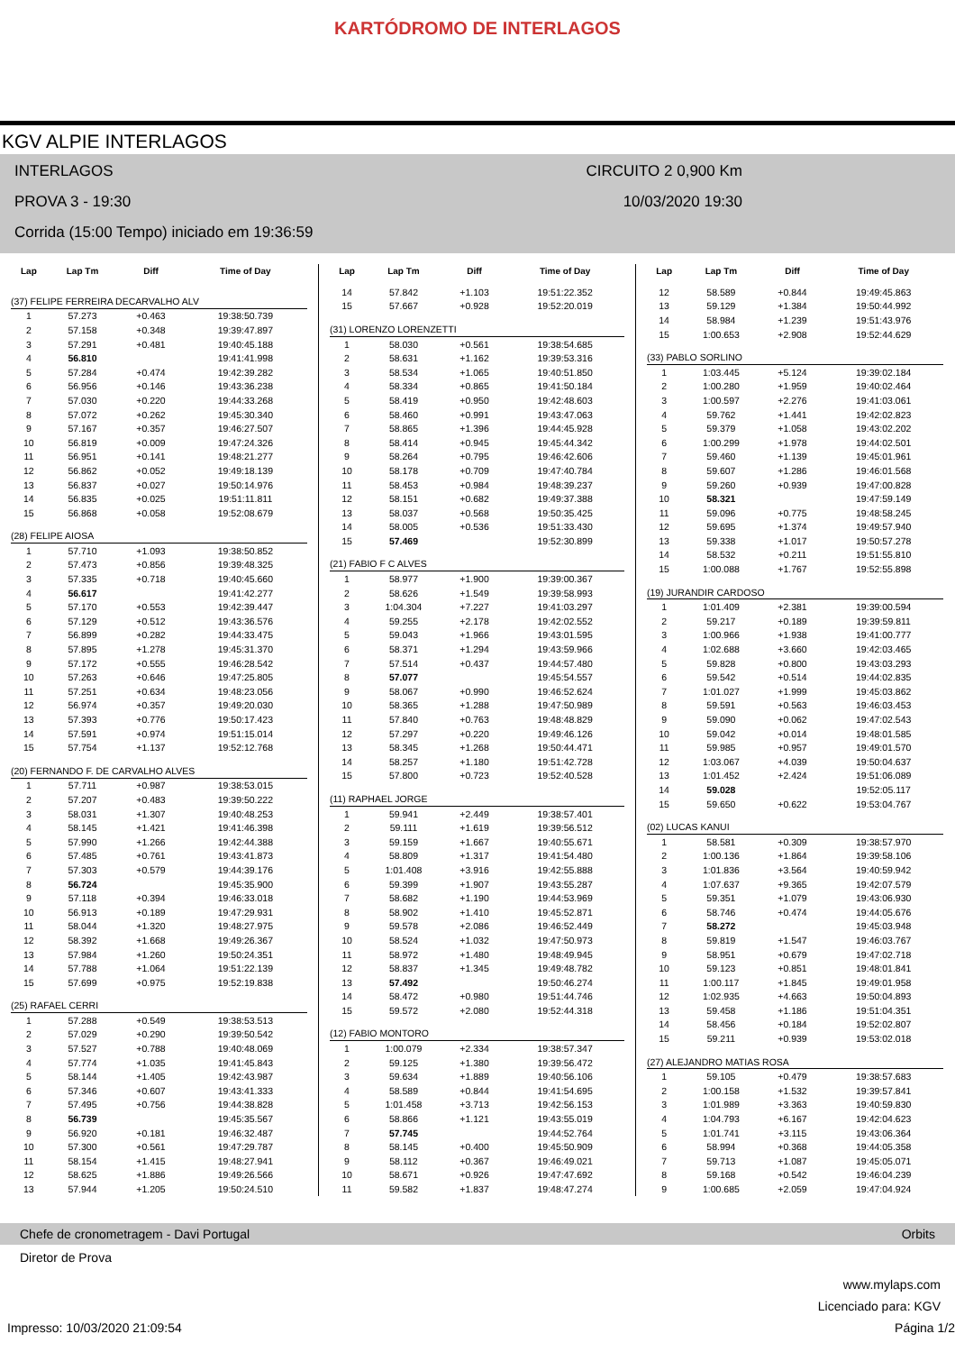KARTÓDROMO DE INTERLAGOS
KGV ALPIE INTERLAGOS
INTERLAGOS CIRCUITO 2 0,900 Km
PROVA 3 - 19:30 10/03/2020 19:30
Corrida (15:00 Tempo) iniciado em 19:36:59
| Lap | Lap Tm | Diff | Time of Day |
| --- | --- | --- | --- |
| (37) FELIPE FERREIRA DECARVALHO ALV | | | |
| 1 | 57.273 | +0.463 | 19:38:50.739 |
| 2 | 57.158 | +0.348 | 19:39:47.897 |
| 3 | 57.291 | +0.481 | 19:40:45.188 |
| 4 | 56.810 | | 19:41:41.998 |
| 5 | 57.284 | +0.474 | 19:42:39.282 |
| 6 | 56.956 | +0.146 | 19:43:36.238 |
| 7 | 57.030 | +0.220 | 19:44:33.268 |
| 8 | 57.072 | +0.262 | 19:45:30.340 |
| 9 | 57.167 | +0.357 | 19:46:27.507 |
| 10 | 56.819 | +0.009 | 19:47:24.326 |
| 11 | 56.951 | +0.141 | 19:48:21.277 |
| 12 | 56.862 | +0.052 | 19:49:18.139 |
| 13 | 56.837 | +0.027 | 19:50:14.976 |
| 14 | 56.835 | +0.025 | 19:51:11.811 |
| 15 | 56.868 | +0.058 | 19:52:08.679 |
| (28) FELIPE AIOSA | | | |
| 1 | 57.710 | +1.093 | 19:38:50.852 |
| 2 | 57.473 | +0.856 | 19:39:48.325 |
| 3 | 57.335 | +0.718 | 19:40:45.660 |
| 4 | 56.617 | | 19:41:42.277 |
| 5 | 57.170 | +0.553 | 19:42:39.447 |
| 6 | 57.129 | +0.512 | 19:43:36.576 |
| 7 | 56.899 | +0.282 | 19:44:33.475 |
| 8 | 57.895 | +1.278 | 19:45:31.370 |
| 9 | 57.172 | +0.555 | 19:46:28.542 |
| 10 | 57.263 | +0.646 | 19:47:25.805 |
| 11 | 57.251 | +0.634 | 19:48:23.056 |
| 12 | 56.974 | +0.357 | 19:49:20.030 |
| 13 | 57.393 | +0.776 | 19:50:17.423 |
| 14 | 57.591 | +0.974 | 19:51:15.014 |
| 15 | 57.754 | +1.137 | 19:52:12.768 |
| (20) FERNANDO F. DE CARVALHO ALVES | | | |
| 1 | 57.711 | +0.987 | 19:38:53.015 |
| 2 | 57.207 | +0.483 | 19:39:50.222 |
| 3 | 58.031 | +1.307 | 19:40:48.253 |
| 4 | 58.145 | +1.421 | 19:41:46.398 |
| 5 | 57.990 | +1.266 | 19:42:44.388 |
| 6 | 57.485 | +0.761 | 19:43:41.873 |
| 7 | 57.303 | +0.579 | 19:44:39.176 |
| 8 | 56.724 | | 19:45:35.900 |
| 9 | 57.118 | +0.394 | 19:46:33.018 |
| 10 | 56.913 | +0.189 | 19:47:29.931 |
| 11 | 58.044 | +1.320 | 19:48:27.975 |
| 12 | 58.392 | +1.668 | 19:49:26.367 |
| 13 | 57.984 | +1.260 | 19:50:24.351 |
| 14 | 57.788 | +1.064 | 19:51:22.139 |
| 15 | 57.699 | +0.975 | 19:52:19.838 |
| (25) RAFAEL CERRI | | | |
| 1 | 57.288 | +0.549 | 19:38:53.513 |
| 2 | 57.029 | +0.290 | 19:39:50.542 |
| 3 | 57.527 | +0.788 | 19:40:48.069 |
| 4 | 57.774 | +1.035 | 19:41:45.843 |
| 5 | 58.144 | +1.405 | 19:42:43.987 |
| 6 | 57.346 | +0.607 | 19:43:41.333 |
| 7 | 57.495 | +0.756 | 19:44:38.828 |
| 8 | 56.739 | | 19:45:35.567 |
| 9 | 56.920 | +0.181 | 19:46:32.487 |
| 10 | 57.300 | +0.561 | 19:47:29.787 |
| 11 | 58.154 | +1.415 | 19:48:27.941 |
| 12 | 58.625 | +1.886 | 19:49:26.566 |
| 13 | 57.944 | +1.205 | 19:50:24.510 |
| Lap | Lap Tm | Diff | Time of Day |
| --- | --- | --- | --- |
| 14 | 57.842 | +1.103 | 19:51:22.352 |
| 15 | 57.667 | +0.928 | 19:52:20.019 |
| (31) LORENZO LORENZETTI | | | |
| 1 | 58.030 | +0.561 | 19:38:54.685 |
| 2 | 58.631 | +1.162 | 19:39:53.316 |
| 3 | 58.534 | +1.065 | 19:40:51.850 |
| 4 | 58.334 | +0.865 | 19:41:50.184 |
| 5 | 58.419 | +0.950 | 19:42:48.603 |
| 6 | 58.460 | +0.991 | 19:43:47.063 |
| 7 | 58.865 | +1.396 | 19:44:45.928 |
| 8 | 58.414 | +0.945 | 19:45:44.342 |
| 9 | 58.264 | +0.795 | 19:46:42.606 |
| 10 | 58.178 | +0.709 | 19:47:40.784 |
| 11 | 58.453 | +0.984 | 19:48:39.237 |
| 12 | 58.151 | +0.682 | 19:49:37.388 |
| 13 | 58.037 | +0.568 | 19:50:35.425 |
| 14 | 58.005 | +0.536 | 19:51:33.430 |
| 15 | 57.469 | | 19:52:30.899 |
| (21) FABIO F C ALVES | | | |
| 1 | 58.977 | +1.900 | 19:39:00.367 |
| 2 | 58.626 | +1.549 | 19:39:58.993 |
| 3 | 1:04.304 | +7.227 | 19:41:03.297 |
| 4 | 59.255 | +2.178 | 19:42:02.552 |
| 5 | 59.043 | +1.966 | 19:43:01.595 |
| 6 | 58.371 | +1.294 | 19:43:59.966 |
| 7 | 57.514 | +0.437 | 19:44:57.480 |
| 8 | 57.077 | | 19:45:54.557 |
| 9 | 58.067 | +0.990 | 19:46:52.624 |
| 10 | 58.365 | +1.288 | 19:47:50.989 |
| 11 | 57.840 | +0.763 | 19:48:48.829 |
| 12 | 57.297 | +0.220 | 19:49:46.126 |
| 13 | 58.345 | +1.268 | 19:50:44.471 |
| 14 | 58.257 | +1.180 | 19:51:42.728 |
| 15 | 57.800 | +0.723 | 19:52:40.528 |
| (11) RAPHAEL JORGE | | | |
| 1 | 59.941 | +2.449 | 19:38:57.401 |
| 2 | 59.111 | +1.619 | 19:39:56.512 |
| 3 | 59.159 | +1.667 | 19:40:55.671 |
| 4 | 58.809 | +1.317 | 19:41:54.480 |
| 5 | 1:01.408 | +3.916 | 19:42:55.888 |
| 6 | 59.399 | +1.907 | 19:43:55.287 |
| 7 | 58.682 | +1.190 | 19:44:53.969 |
| 8 | 58.902 | +1.410 | 19:45:52.871 |
| 9 | 59.578 | +2.086 | 19:46:52.449 |
| 10 | 58.524 | +1.032 | 19:47:50.973 |
| 11 | 58.972 | +1.480 | 19:48:49.945 |
| 12 | 58.837 | +1.345 | 19:49:48.782 |
| 13 | 57.492 | | 19:50:46.274 |
| 14 | 58.472 | +0.980 | 19:51:44.746 |
| 15 | 59.572 | +2.080 | 19:52:44.318 |
| (12) FABIO MONTORO | | | |
| 1 | 1:00.079 | +2.334 | 19:38:57.347 |
| 2 | 59.125 | +1.380 | 19:39:56.472 |
| 3 | 59.634 | +1.889 | 19:40:56.106 |
| 4 | 58.589 | +0.844 | 19:41:54.695 |
| 5 | 1:01.458 | +3.713 | 19:42:56.153 |
| 6 | 58.866 | +1.121 | 19:43:55.019 |
| 7 | 57.745 | | 19:44:52.764 |
| 8 | 58.145 | +0.400 | 19:45:50.909 |
| 9 | 58.112 | +0.367 | 19:46:49.021 |
| 10 | 58.671 | +0.926 | 19:47:47.692 |
| 11 | 59.582 | +1.837 | 19:48:47.274 |
| Lap | Lap Tm | Diff | Time of Day |
| --- | --- | --- | --- |
| 12 | 58.589 | +0.844 | 19:49:45.863 |
| 13 | 59.129 | +1.384 | 19:50:44.992 |
| 14 | 58.984 | +1.239 | 19:51:43.976 |
| 15 | 1:00.653 | +2.908 | 19:52:44.629 |
| (33) PABLO SORLINO | | | |
| 1 | 1:03.445 | +5.124 | 19:39:02.184 |
| 2 | 1:00.280 | +1.959 | 19:40:02.464 |
| 3 | 1:00.597 | +2.276 | 19:41:03.061 |
| 4 | 59.762 | +1.441 | 19:42:02.823 |
| 5 | 59.379 | +1.058 | 19:43:02.202 |
| 6 | 1:00.299 | +1.978 | 19:44:02.501 |
| 7 | 59.460 | +1.139 | 19:45:01.961 |
| 8 | 59.607 | +1.286 | 19:46:01.568 |
| 9 | 59.260 | +0.939 | 19:47:00.828 |
| 10 | 58.321 | | 19:47:59.149 |
| 11 | 59.096 | +0.775 | 19:48:58.245 |
| 12 | 59.695 | +1.374 | 19:49:57.940 |
| 13 | 59.338 | +1.017 | 19:50:57.278 |
| 14 | 58.532 | +0.211 | 19:51:55.810 |
| 15 | 1:00.088 | +1.767 | 19:52:55.898 |
| (19) JURANDIR CARDOSO | | | |
| 1 | 1:01.409 | +2.381 | 19:39:00.594 |
| 2 | 59.217 | +0.189 | 19:39:59.811 |
| 3 | 1:00.966 | +1.938 | 19:41:00.777 |
| 4 | 1:02.688 | +3.660 | 19:42:03.465 |
| 5 | 59.828 | +0.800 | 19:43:03.293 |
| 6 | 59.542 | +0.514 | 19:44:02.835 |
| 7 | 1:01.027 | +1.999 | 19:45:03.862 |
| 8 | 59.591 | +0.563 | 19:46:03.453 |
| 9 | 59.090 | +0.062 | 19:47:02.543 |
| 10 | 59.042 | +0.014 | 19:48:01.585 |
| 11 | 59.985 | +0.957 | 19:49:01.570 |
| 12 | 1:03.067 | +4.039 | 19:50:04.637 |
| 13 | 1:01.452 | +2.424 | 19:51:06.089 |
| 14 | 59.028 | | 19:52:05.117 |
| 15 | 59.650 | +0.622 | 19:53:04.767 |
| (02) LUCAS KANUI | | | |
| 1 | 58.581 | +0.309 | 19:38:57.970 |
| 2 | 1:00.136 | +1.864 | 19:39:58.106 |
| 3 | 1:01.836 | +3.564 | 19:40:59.942 |
| 4 | 1:07.637 | +9.365 | 19:42:07.579 |
| 5 | 59.351 | +1.079 | 19:43:06.930 |
| 6 | 58.746 | +0.474 | 19:44:05.676 |
| 7 | 58.272 | | 19:45:03.948 |
| 8 | 59.819 | +1.547 | 19:46:03.767 |
| 9 | 58.951 | +0.679 | 19:47:02.718 |
| 10 | 59.123 | +0.851 | 19:48:01.841 |
| 11 | 1:00.117 | +1.845 | 19:49:01.958 |
| 12 | 1:02.935 | +4.663 | 19:50:04.893 |
| 13 | 59.458 | +1.186 | 19:51:04.351 |
| 14 | 58.456 | +0.184 | 19:52:02.807 |
| 15 | 59.211 | +0.939 | 19:53:02.018 |
| (27) ALEJANDRO MATIAS ROSA | | | |
| 1 | 59.105 | +0.479 | 19:38:57.683 |
| 2 | 1:00.158 | +1.532 | 19:39:57.841 |
| 3 | 1:01.989 | +3.363 | 19:40:59.830 |
| 4 | 1:04.793 | +6.167 | 19:42:04.623 |
| 5 | 1:01.741 | +3.115 | 19:43:06.364 |
| 6 | 58.994 | +0.368 | 19:44:05.358 |
| 7 | 59.713 | +1.087 | 19:45:05.071 |
| 8 | 59.168 | +0.542 | 19:46:04.239 |
| 9 | 1:00.685 | +2.059 | 19:47:04.924 |
Chefe de cronometragem - Davi Portugal Orbits
Diretor de Prova
www.mylaps.com
Licenciado para: KGV
Impresso: 10/03/2020 21:09:54 Página 1/2